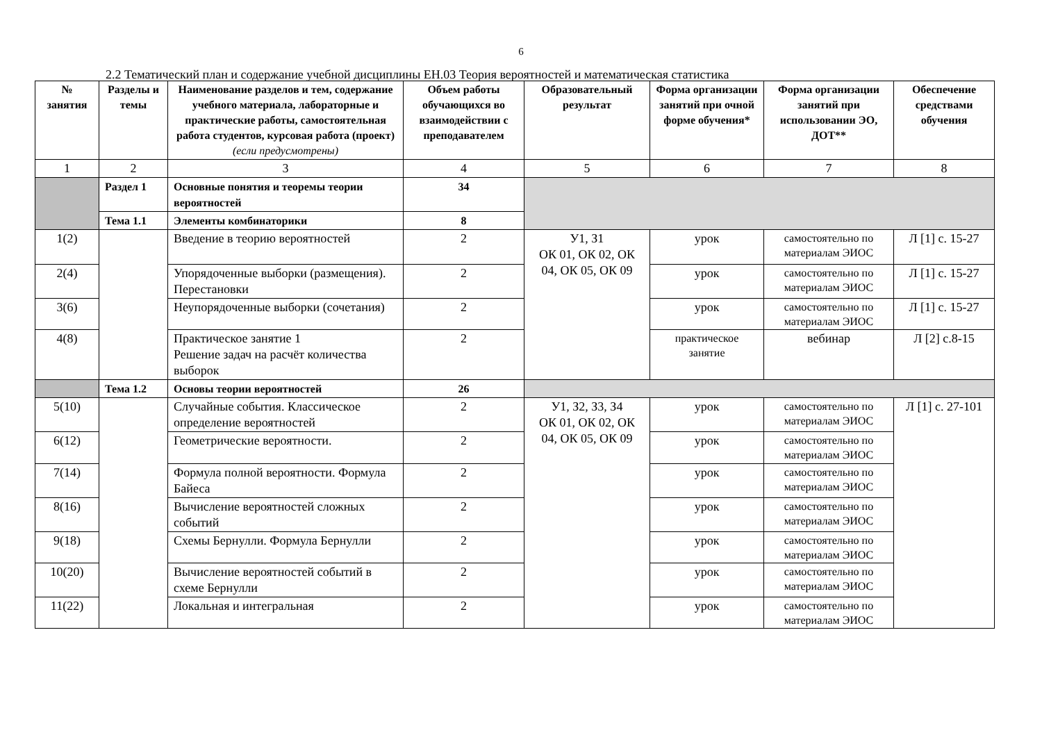6
2.2 Тематический план и содержание учебной дисциплины ЕН.03 Теория вероятностей и математическая статистика
| № занятия | Разделы и темы | Наименование разделов и тем, содержание учебного материала, лабораторные и практические работы, самостоятельная работа студентов, курсовая работа (проект) (если предусмотрены) | Объем работы обучающихся во взаимодействии с преподавателем | Образовательный результат | Форма организации занятий при очной форме обучения* | Форма организации занятий при использовании ЭО, ДОТ** | Обеспечение средствами обучения |
| --- | --- | --- | --- | --- | --- | --- | --- |
| 1 | 2 | 3 | 4 | 5 | 6 | 7 | 8 |
| | Раздел 1 | Основные понятия и теоремы теории вероятностей | 34 | | | | |
| | Тема 1.1 | Элементы комбинаторики | 8 | | | | |
| 1(2) | | Введение в теорию вероятностей | 2 | У1, З1 ОК 01, ОК 02, ОК 04, ОК 05, ОК 09 | урок | самостоятельно по материалам ЭИОС | Л [1] с. 15-27 |
| 2(4) | | Упорядоченные выборки (размещения). Перестановки | 2 | | урок | самостоятельно по материалам ЭИОС | Л [1] с. 15-27 |
| 3(6) | | Неупорядоченные выборки (сочетания) | 2 | | урок | самостоятельно по материалам ЭИОС | Л [1] с. 15-27 |
| 4(8) | | Практическое занятие 1 Решение задач на расчёт количества выборок | 2 | | практическое занятие | вебинар | Л [2] с.8-15 |
| | Тема 1.2 | Основы теории вероятностей | 26 | | | | |
| 5(10) | | Случайные события. Классическое определение вероятностей | 2 | У1, З2, З3, З4 ОК 01, ОК 02, ОК 04, ОК 05, ОК 09 | урок | самостоятельно по материалам ЭИОС | Л [1] с. 27-101 |
| 6(12) | | Геометрические вероятности. | 2 | | урок | самостоятельно по материалам ЭИОС | |
| 7(14) | | Формула полной вероятности. Формула Байеса | 2 | | урок | самостоятельно по материалам ЭИОС | |
| 8(16) | | Вычисление вероятностей сложных событий | 2 | | урок | самостоятельно по материалам ЭИОС | |
| 9(18) | | Схемы Бернулли. Формула Бернулли | 2 | | урок | самостоятельно по материалам ЭИОС | |
| 10(20) | | Вычисление вероятностей событий в схеме Бернулли | 2 | | урок | самостоятельно по материалам ЭИОС | |
| 11(22) | | Локальная и интегральная | 2 | | урок | самостоятельно по материалам ЭИОС | |